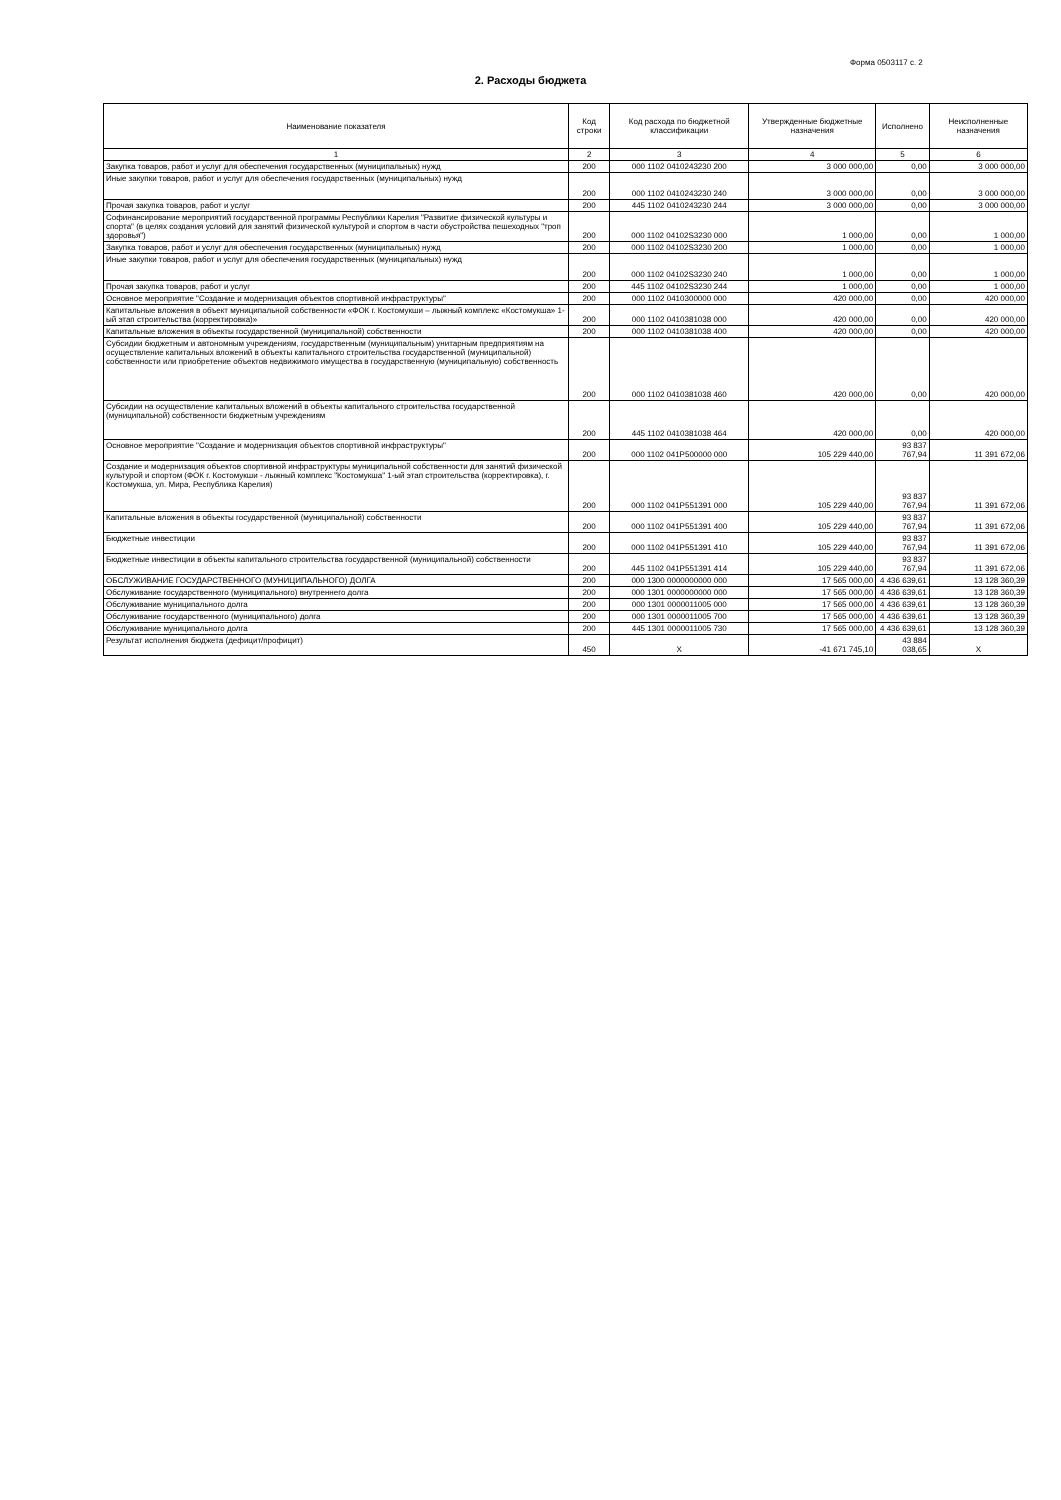Форма 0503117 с. 2
2. Расходы бюджета
| Наименование показателя | Код строки | Код расхода по бюджетной классификации | Утвержденные бюджетные назначения | Исполнено | Неисполненные назначения |
| --- | --- | --- | --- | --- | --- |
| 1 | 2 | 3 | 4 | 5 | 6 |
| Закупка товаров, работ и услуг для обеспечения государственных (муниципальных) нужд | 200 | 000 1102 0410243230 200 | 3 000 000,00 | 0,00 | 3 000 000,00 |
| Иные закупки товаров, работ и услуг для обеспечения государственных (муниципальных) нужд | 200 | 000 1102 0410243230 240 | 3 000 000,00 | 0,00 | 3 000 000,00 |
| Прочая закупка товаров, работ и услуг | 200 | 445 1102 0410243230 244 | 3 000 000,00 | 0,00 | 3 000 000,00 |
| Софинансирование мероприятий государственной программы Республики Карелия "Развитие физической культуры и спорта" (в целях создания условий для занятий физической культурой и спортом в части обустройства пешеходных "троп здоровья") | 200 | 000 1102 04102S3230 000 | 1 000,00 | 0,00 | 1 000,00 |
| Закупка товаров, работ и услуг для обеспечения государственных (муниципальных) нужд | 200 | 000 1102 04102S3230 200 | 1 000,00 | 0,00 | 1 000,00 |
| Иные закупки товаров, работ и услуг для обеспечения государственных (муниципальных) нужд | 200 | 000 1102 04102S3230 240 | 1 000,00 | 0,00 | 1 000,00 |
| Прочая закупка товаров, работ и услуг | 200 | 445 1102 04102S3230 244 | 1 000,00 | 0,00 | 1 000,00 |
| Основное мероприятие "Создание и модернизация объектов спортивной инфраструктуры" | 200 | 000 1102 0410300000 000 | 420 000,00 | 0,00 | 420 000,00 |
| Капитальные вложения в объект муниципальной собственности «ФОК г. Костомукши – лыжный комплекс «Костомукша» 1-ый этап строительства (корректировка)» | 200 | 000 1102 0410381038 000 | 420 000,00 | 0,00 | 420 000,00 |
| Капитальные вложения в объекты государственной (муниципальной) собственности | 200 | 000 1102 0410381038 400 | 420 000,00 | 0,00 | 420 000,00 |
| Субсидии бюджетным и автономным учреждениям, государственным (муниципальным) унитарным предприятиям на осуществление капитальных вложений в объекты капитального строительства государственной (муниципальной) собственности или приобретение объектов недвижимого имущества в государственную (муниципальную) собственность | 200 | 000 1102 0410381038 460 | 420 000,00 | 0,00 | 420 000,00 |
| Субсидии на осуществление капитальных вложений в объекты капитального строительства государственной (муниципальной) собственности бюджетным учреждениям | 200 | 445 1102 0410381038 464 | 420 000,00 | 0,00 | 420 000,00 |
| Основное мероприятие "Создание и модернизация объектов спортивной инфраструктуры" | 200 | 000 1102 041P500000 000 | 105 229 440,00 | 93 837 767,94 | 11 391 672,06 |
| Создание и модернизация объектов спортивной инфраструктуры муниципальной собственности для занятий физической культурой и спортом (ФОК г. Костомукши - лыжный комплекс "Костомукша" 1-ый этап строительства (корректировка), г. Костомукша, ул. Мира, Республика Карелия) | 200 | 000 1102 041P551391 000 | 105 229 440,00 | 93 837 767,94 | 11 391 672,06 |
| Капитальные вложения в объекты государственной (муниципальной) собственности | 200 | 000 1102 041P551391 400 | 105 229 440,00 | 93 837 767,94 | 11 391 672,06 |
| Бюджетные инвестиции | 200 | 000 1102 041P551391 410 | 105 229 440,00 | 93 837 767,94 | 11 391 672,06 |
| Бюджетные инвестиции в объекты капитального строительства государственной (муниципальной) собственности | 200 | 445 1102 041P551391 414 | 105 229 440,00 | 93 837 767,94 | 11 391 672,06 |
| ОБСЛУЖИВАНИЕ ГОСУДАРСТВЕННОГО (МУНИЦИПАЛЬНОГО) ДОЛГА | 200 | 000 1300 0000000000 000 | 17 565 000,00 | 4 436 639,61 | 13 128 360,39 |
| Обслуживание государственного (муниципального) внутреннего долга | 200 | 000 1301 0000000000 000 | 17 565 000,00 | 4 436 639,61 | 13 128 360,39 |
| Обслуживание муниципального долга | 200 | 000 1301 0000011005 000 | 17 565 000,00 | 4 436 639,61 | 13 128 360,39 |
| Обслуживание государственного (муниципального) долга | 200 | 000 1301 0000011005 700 | 17 565 000,00 | 4 436 639,61 | 13 128 360,39 |
| Обслуживание муниципального долга | 200 | 445 1301 0000011005 730 | 17 565 000,00 | 4 436 639,61 | 13 128 360,39 |
| Результат исполнения бюджета (дефицит/профицит) | 450 | X | -41 671 745,10 | 43 884 038,65 | X |